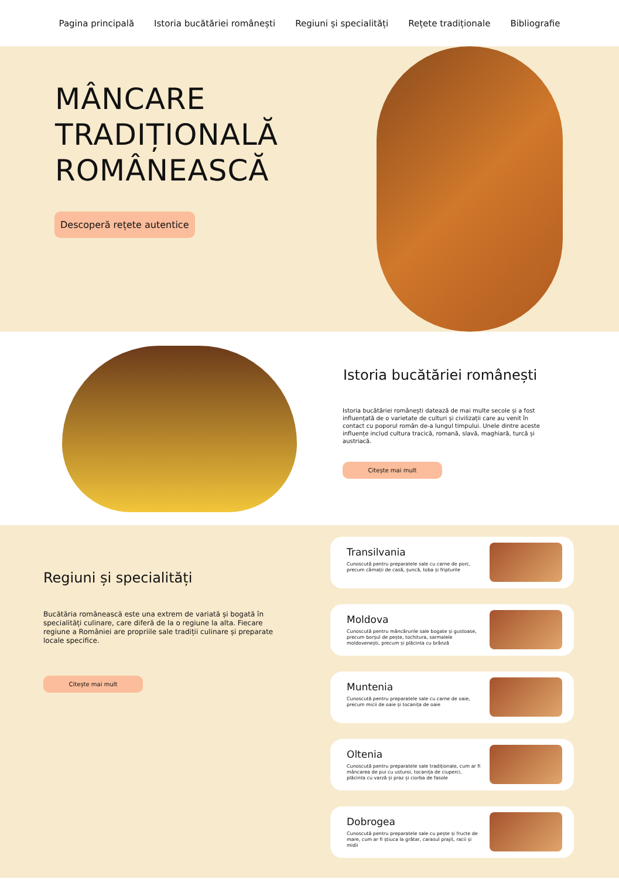Pagina principală Istoria bucătăriei românești Regiuni și specialități Rețete tradiționale Bibliografie
MÂNCARE
TRADIȚIONALĂ
ROMÂNEASCĂ
Descoperă rețete autentice
Istoria bucătăriei românești
Istoria bucătăriei românești datează de mai multe secole și a fost influențată de o varietate de culturi și civilizații care au venit în contact cu poporul român de-a lungul timpului. Unele dintre aceste influențe includ cultura tracică, romană, slavă, maghiară, turcă și austriacă.
Citește mai mult
Regiuni și specialități
Bucătăria românească este una extrem de variată și bogată în specialități culinare, care diferă de la o regiune la alta. Fiecare regiune a României are propriile sale tradiții culinare și preparate locale specifice.
Citește mai mult
Transilvania
Cunoscută pentru preparatele sale cu carne de porc, precum cârnații de casă, șuncă, toba și fripturile
Moldova
Cunoscută pentru mâncărurile sale bogate și gustoase, precum borșul de pește, tochitura, sarmalele moldovenești, precum și plăcinta cu brânză
Muntenia
Cunoscută pentru preparatele sale cu carne de oaie, precum micii de oaie și tocanița de oaie
Oltenia
Cunoscută pentru preparatele sale tradiționale, cum ar fi mâncarea de pui cu usturoi, tocanița de ciuperci, plăcinta cu varză și praz și ciorba de fasole
Dobrogea
Cunoscută pentru preparatele sale cu pește și fructe de mare, cum ar fi știuca la grătar, carasul prajit, racii și midii